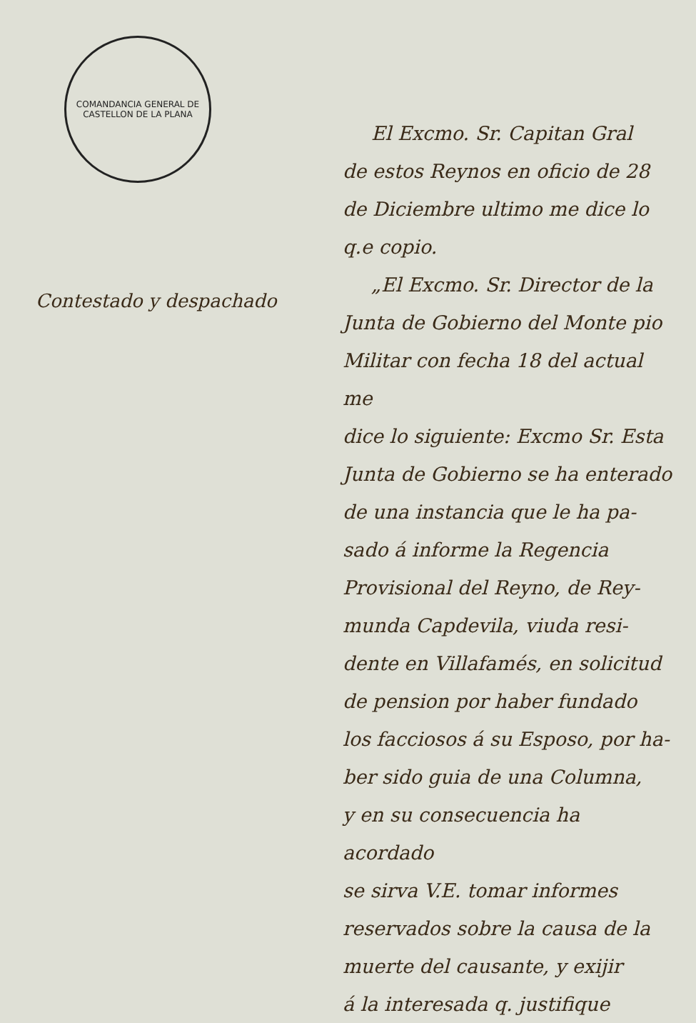COMANDANCIA GENERAL DE CASTELLON DE LA PLANA
Contestado y despachado
El Excmo. Sr. Capitan Gral
de estos Reynos en oficio de 28
de Diciembre ultimo me dice lo
q.e copio.
„El Excmo. Sr. Director de la
Junta de Gobierno del Monte pio
Militar con fecha 18 del actual me
dice lo siguiente: Excmo Sr. Esta
Junta de Gobierno se ha enterado
de una instancia que le ha pa-
sado á informe la Regencia
Provisional del Reyno, de Rey-
munda Capdevila, viuda resi-
dente en Villafamés, en solicitud
de pension por haber fundado
los facciosos á su Esposo, por ha-
ber sido guia de una Columna,
y en su consecuencia ha acordado
se sirva V.E. tomar informes
reservados sobre la causa de la
muerte del causante, y exijir
á la interesada q. justifique